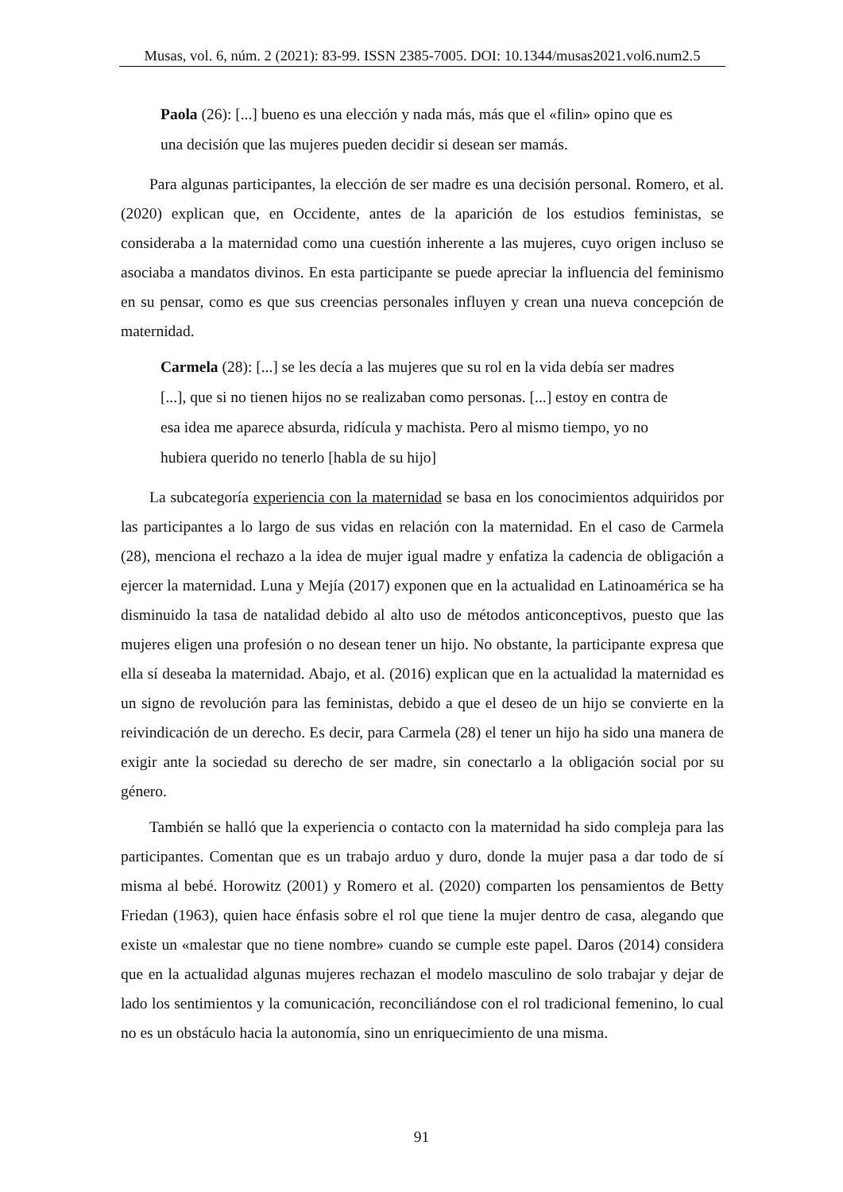Musas, vol. 6, núm. 2 (2021): 83-99. ISSN 2385-7005. DOI: 10.1344/musas2021.vol6.num2.5
Paola (26): [...] bueno es una elección y nada más, más que el «filin» opino que es una decisión que las mujeres pueden decidir si desean ser mamás.
Para algunas participantes, la elección de ser madre es una decisión personal. Romero, et al. (2020) explican que, en Occidente, antes de la aparición de los estudios feministas, se consideraba a la maternidad como una cuestión inherente a las mujeres, cuyo origen incluso se asociaba a mandatos divinos. En esta participante se puede apreciar la influencia del feminismo en su pensar, como es que sus creencias personales influyen y crean una nueva concepción de maternidad.
Carmela (28): [...] se les decía a las mujeres que su rol en la vida debía ser madres [...], que si no tienen hijos no se realizaban como personas. [...] estoy en contra de esa idea me aparece absurda, ridícula y machista. Pero al mismo tiempo, yo no hubiera querido no tenerlo [habla de su hijo]
La subcategoría experiencia con la maternidad se basa en los conocimientos adquiridos por las participantes a lo largo de sus vidas en relación con la maternidad. En el caso de Carmela (28), menciona el rechazo a la idea de mujer igual madre y enfatiza la cadencia de obligación a ejercer la maternidad. Luna y Mejía (2017) exponen que en la actualidad en Latinoamérica se ha disminuido la tasa de natalidad debido al alto uso de métodos anticonceptivos, puesto que las mujeres eligen una profesión o no desean tener un hijo. No obstante, la participante expresa que ella sí deseaba la maternidad. Abajo, et al. (2016) explican que en la actualidad la maternidad es un signo de revolución para las feministas, debido a que el deseo de un hijo se convierte en la reivindicación de un derecho. Es decir, para Carmela (28) el tener un hijo ha sido una manera de exigir ante la sociedad su derecho de ser madre, sin conectarlo a la obligación social por su género.
También se halló que la experiencia o contacto con la maternidad ha sido compleja para las participantes. Comentan que es un trabajo arduo y duro, donde la mujer pasa a dar todo de sí misma al bebé. Horowitz (2001) y Romero et al. (2020) comparten los pensamientos de Betty Friedan (1963), quien hace énfasis sobre el rol que tiene la mujer dentro de casa, alegando que existe un «malestar que no tiene nombre» cuando se cumple este papel. Daros (2014) considera que en la actualidad algunas mujeres rechazan el modelo masculino de solo trabajar y dejar de lado los sentimientos y la comunicación, reconciliándose con el rol tradicional femenino, lo cual no es un obstáculo hacia la autonomía, sino un enriquecimiento de una misma.
91